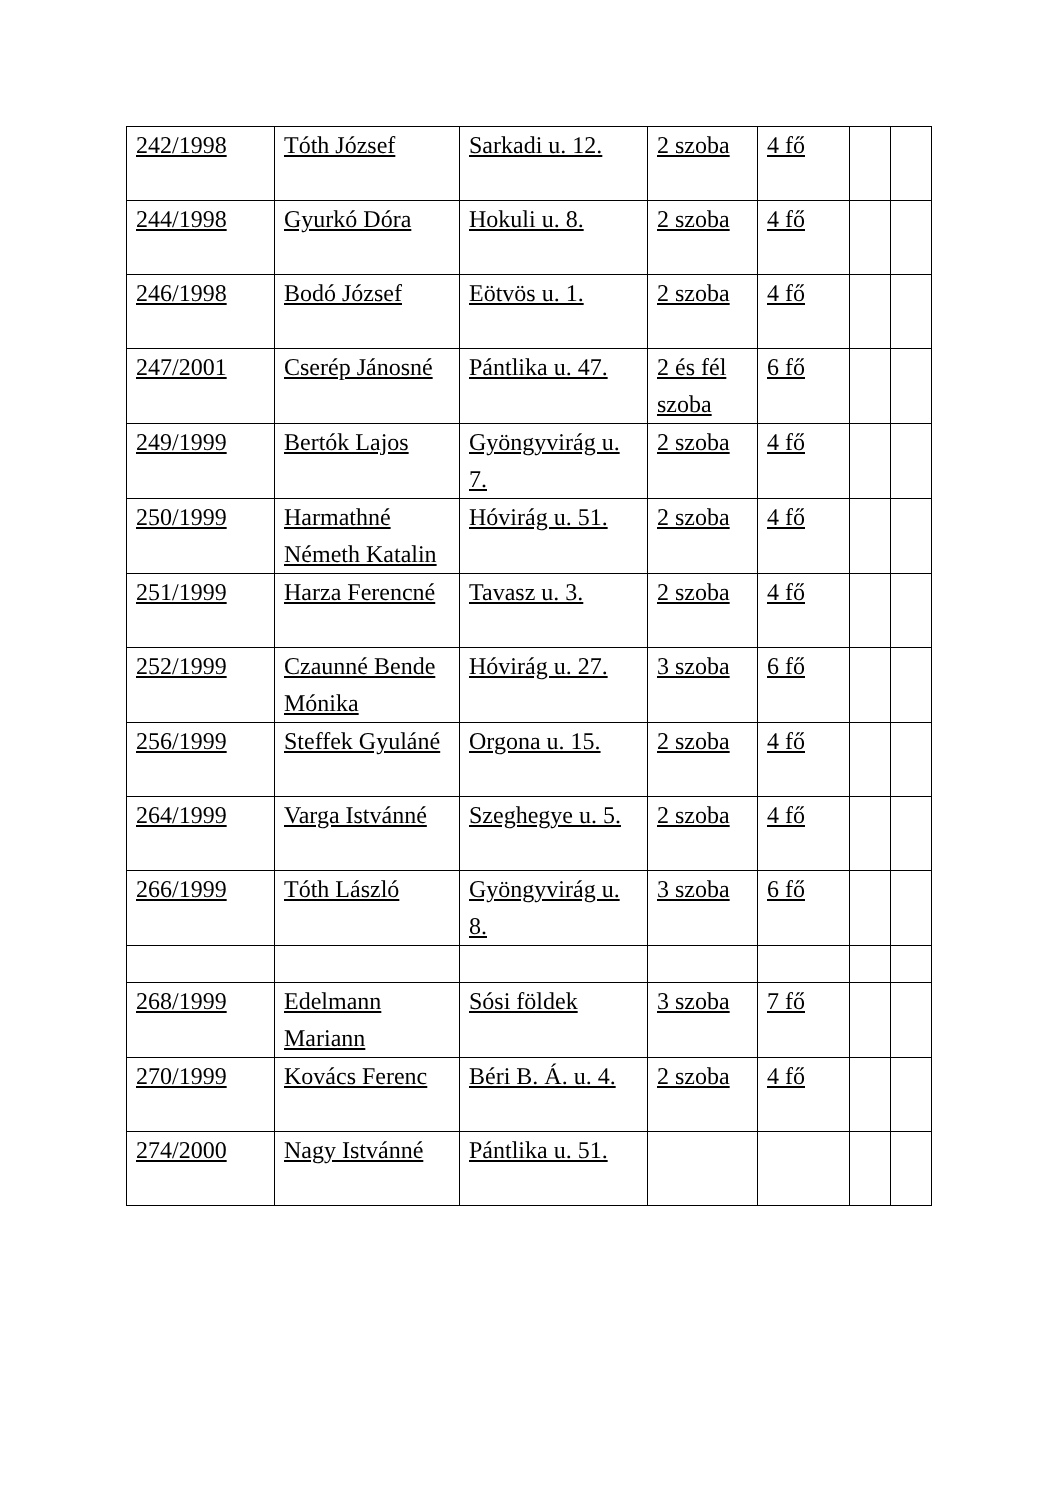| 242/1998 | Tóth József | Sarkadi u. 12. | 2 szoba | 4 fő | | |
| 244/1998 | Gyurkó Dóra | Hokuli u. 8. | 2 szoba | 4 fő | | |
| 246/1998 | Bodó József | Eötvös u. 1. | 2 szoba | 4 fő | | |
| 247/2001 | Cserép Jánosné | Pántlika u. 47. | 2 és fél szoba | 6 fő | | |
| 249/1999 | Bertók Lajos | Gyöngyvirág u. 7. | 2 szoba | 4 fő | | |
| 250/1999 | Harmathné Németh Katalin | Hóvirág u. 51. | 2 szoba | 4 fő | | |
| 251/1999 | Harza Ferencné | Tavasz u. 3. | 2 szoba | 4 fő | | |
| 252/1999 | Czaunné Bende Mónika | Hóvirág u. 27. | 3 szoba | 6 fő | | |
| 256/1999 | Steffek Gyuláné | Orgona u. 15. | 2 szoba | 4 fő | | |
| 264/1999 | Varga Istvánné | Szeghegye u. 5. | 2 szoba | 4 fő | | |
| 266/1999 | Tóth László | Gyöngyvirág u. 8. | 3 szoba | 6 fő | | |
| 268/1999 | Edelmann Mariann | Sósi földek | 3 szoba | 7 fő | | |
| 270/1999 | Kovács Ferenc | Béri B. Á. u. 4. | 2 szoba | 4 fő | | |
| 274/2000 | Nagy Istvánné | Pántlika u. 51. | | | | |